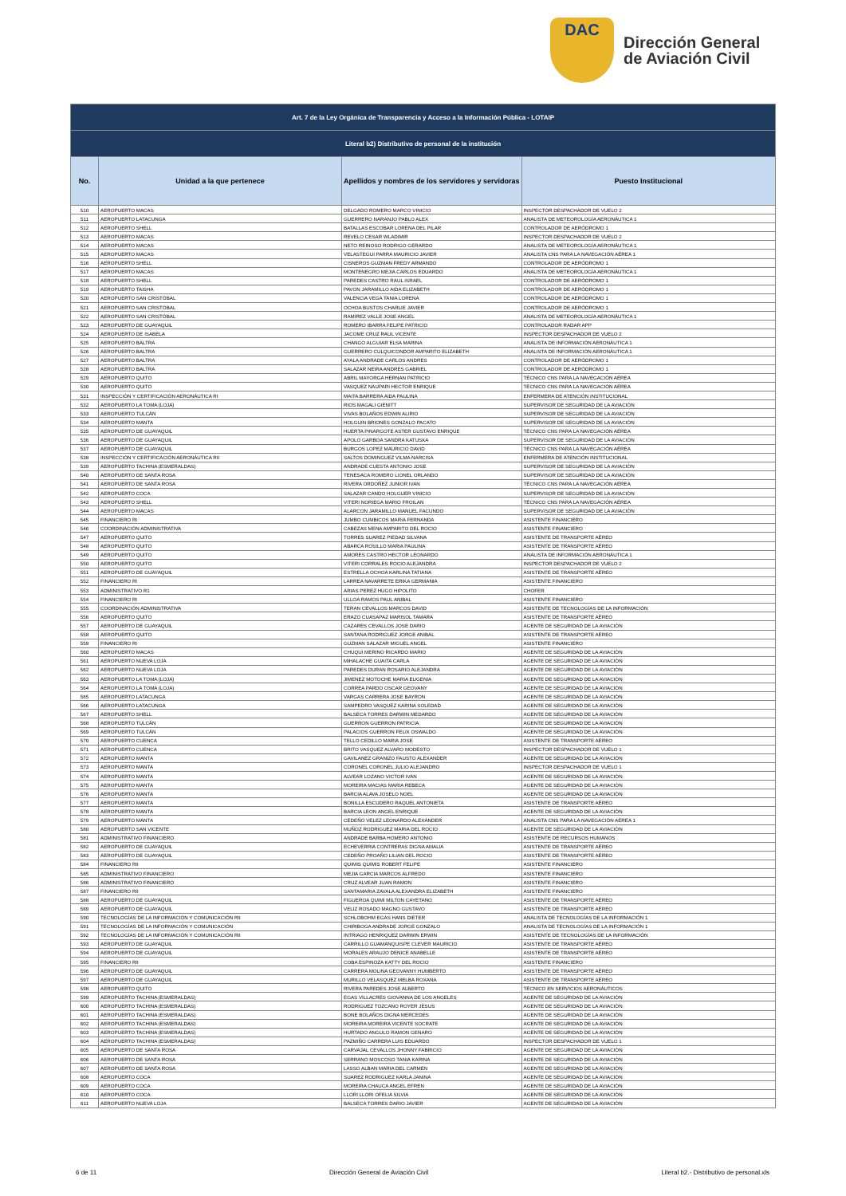DAC
Dirección General
de Aviación Civil
| Art. 7 de la Ley Orgánica de Transparencia y Acceso a la Información Pública - LOTAIP | | | |
| Literal b2) Distributivo de personal de la institución | | | |
| No. | Unidad a la que pertenece | Apellidos y nombres de los servidores y servidoras | Puesto Institucional |
| 510 | AEROPUERTO MACAS | DELGADO ROMERO MARCO VINICIO | INSPECTOR DESPACHADOR DE VUELO 2 |
| 511 | AEROPUERTO LATACUNGA | GUERRERO NARANJO PABLO ALEX | ANALISTA DE METEOROLOGÍA AERONÁUTICA 1 |
| 512 | AEROPUERTO SHELL | BATALLAS ESCOBAR LORENA DEL PILAR | CONTROLADOR DE AERÓDROMO 1 |
| 513 | AEROPUERTO MACAS | REVELO CESAR WLADIMIR | INSPECTOR DESPACHADOR DE VUELO 2 |
| 514 | AEROPUERTO MACAS | NETO REINOSO RODRIGO GERARDO | ANALISTA DE METEOROLOGÍA AERONÁUTICA 1 |
| 515 | AEROPUERTO MACAS | VELASTEGUI PARRA MAURICIO JAVIER | ANALISTA CNS PARA LA NAVEGACIÓN AÉREA 1 |
| 516 | AEROPUERTO SHELL | CISNEROS GUZMAN FREDY ARMANDO | CONTROLADOR DE AERÓDROMO 1 |
| 517 | AEROPUERTO MACAS | MONTENEGRO MEJIA CARLOS EDUARDO | ANALISTA DE METEOROLOGÍA AERONÁUTICA 1 |
| 518 | AEROPUERTO SHELL | PAREDES CASTRO RAUL ISRAEL | CONTROLADOR DE AERÓDROMO 1 |
| 519 | AEROPUERTO TAISHA | PAVON JARAMILLO AIDA ELIZABETH | CONTROLADOR DE AERÓDROMO 1 |
| 520 | AEROPUERTO SAN CRISTÓBAL | VALENCIA VEGA TANIA LORENA | CONTROLADOR DE AERÓDROMO 1 |
| 521 | AEROPUERTO SAN CRISTÓBAL | OCHOA BUSTOS CHARLIE JAVIER | CONTROLADOR DE AERÓDROMO 1 |
| 522 | AEROPUERTO SAN CRISTÓBAL | RAMIREZ VALLE JOSE ANGEL | ANALISTA DE METEOROLOGÍA AERONÁUTICA 1 |
| 523 | AEROPUERTO DE GUAYAQUIL | ROMERO IBARRA FELIPE PATRICIO | CONTROLADOR RADAR APP |
| 524 | AEROPUERTO DE ISABELA | JACOME CRUZ RAUL VICENTE | INSPECTOR DESPACHADOR DE VUELO 2 |
| 525 | AEROPUERTO BALTRA | CHANGO ALGUIAR ELSA MARINA | ANALISTA DE INFORMACIÓN AERONÁUTICA 1 |
| 526 | AEROPUERTO BALTRA | GUERRERO CULQUICONDOR AMPARITO ELIZABETH | ANALISTA DE INFORMACIÓN AERONÁUTICA 1 |
| 527 | AEROPUERTO BALTRA | AYALA ANDRADE CARLOS ANDRES | CONTROLADOR DE AERÓDROMO 1 |
| 528 | AEROPUERTO BALTRA | SALAZAR NEIRA ANDRES GABRIEL | CONTROLADOR DE AERÓDROMO 1 |
| 529 | AEROPUERTO QUITO | ABRIL MAYORGA HERNAN PATRICIO | TÉCNICO CNS PARA LA NAVEGACIÓN AÉREA |
| 530 | AEROPUERTO QUITO | VASQUEZ NAUPARI HECTOR ENRIQUE | TÉCNICO CNS PARA LA NAVEGACIÓN AÉREA |
| 531 | INSPECCIÓN Y CERTIFICACIÓN AERONÁUTICA RI | MAITA BARRERA AIDA PAULINA | ENFERMERA DE ATENCIÓN INSTITUCIONAL |
| 532 | AEROPUERTO LA TOMA (LOJA) | RIOS MAGALI GIENITT | SUPERVISOR DE SEGURIDAD DE LA AVIACIÓN |
| 533 | AEROPUERTO TULCÁN | VIVAS BOLAÑOS EDWIN ALIRIO | SUPERVISOR DE SEGURIDAD DE LA AVIACIÓN |
| 534 | AEROPUERTO MANTA | HOLGUIN BRIONES GONZALO PACATO | SUPERVISOR DE SEGURIDAD DE LA AVIACIÓN |
| 535 | AEROPUERTO DE GUAYAQUIL | HUERTA PINARGOTE ASTER GUSTAVO ENRIQUE | TÉCNICO CNS PARA LA NAVEGACIÓN AÉREA |
| 536 | AEROPUERTO DE GUAYAQUIL | APOLO GARBOA SANDRA KATUSKA | SUPERVISOR DE SEGURIDAD DE LA AVIACIÓN |
| 537 | AEROPUERTO DE GUAYAQUIL | BURGOS LOPEZ MAURICIO DAVID | TÉCNICO CNS PARA LA NAVEGACIÓN AÉREA |
| 538 | INSPECCIÓN Y CERTIFICACIÓN AERONÁUTICA RII | SALTOS DOMINGUEZ VILMA NARCISA | ENFERMERA DE ATENCIÓN INSTITUCIONAL |
| 539 | AEROPUERTO TACHINA (ESMERALDAS) | ANDRADE CUESTA ANTONIO JOSE | SUPERVISOR DE SEGURIDAD DE LA AVIACIÓN |
| 540 | AEROPUERTO DE SANTA ROSA | TENESACA ROMERO LIONEL ORLANDO | SUPERVISOR DE SEGURIDAD DE LA AVIACIÓN |
| 541 | AEROPUERTO DE SANTA ROSA | RIVERA ORDOÑEZ JUNIOR IVAN | TÉCNICO CNS PARA LA NAVEGACIÓN AÉREA |
| 542 | AEROPUERTO COCA | SALAZAR CANDO HOLGUER VINICIO | SUPERVISOR DE SEGURIDAD DE LA AVIACIÓN |
| 543 | AEROPUERTO SHELL | VITERI NORIEGA MARIO FROILAN | TÉCNICO CNS PARA LA NAVEGACIÓN AÉREA |
| 544 | AEROPUERTO MACAS | ALARCON JARAMILLO MANUEL FACUNDO | SUPERVISOR DE SEGURIDAD DE LA AVIACIÓN |
| 545 | FINANCIERO RI | JUMBO CUMBICOS MARIA FERNANDA | ASISTENTE FINANCIERO |
| 546 | COORDINACIÓN ADMINISTRATIVA | CABEZAS MENA AMPARITO DEL ROCIO | ASISTENTE FINANCIERO |
| 547 | AEROPUERTO QUITO | TORRES SUAREZ PIEDAD SILVANA | ASISTENTE DE TRANSPORTE AÉREO |
| 548 | AEROPUERTO QUITO | ABARCA ROSILLO MARIA PAULINA | ASISTENTE DE TRANSPORTE AÉREO |
| 549 | AEROPUERTO QUITO | AMORES CASTRO HECTOR LEONARDO | ANALISTA DE INFORMACIÓN AERONÁUTICA 1 |
| 550 | AEROPUERTO QUITO | VITERI CORRALES ROCIO ALEJANDRA | INSPECTOR DESPACHADOR DE VUELO 2 |
| 551 | AEROPUERTO DE GUAYAQUIL | ESTRELLA OCHOA KARLINA TATIANA | ASISTENTE DE TRANSPORTE AÉREO |
| 552 | FINANCIERO RI | LARREA NAVARRETE ERIKA GERMANIA | ASISTENTE FINANCIERO |
| 553 | ADMINISTRATIVO R1 | ARIAS PEREZ HUGO HIPOLITO | CHOFER |
| 554 | FINANCIERO RI | ULLOA RAMOS PAUL ANIBAL | ASISTENTE FINANCIERO |
| 555 | COORDINACIÓN ADMINISTRATIVA | TERAN CEVALLOS MARCOS DAVID | ASISTENTE DE TECNOLOGÍAS DE LA INFORMACIÓN |
| 556 | AEROPUERTO QUITO | ERAZO CUASAPAZ MARISOL TAMARA | ASISTENTE DE TRANSPORTE AÉREO |
| 557 | AEROPUERTO DE GUAYAQUIL | CAZARES CEVALLOS JOSE DARIO | AGENTE DE SEGURIDAD DE LA AVIACIÓN |
| 558 | AEROPUERTO QUITO | SANTANA RODRIGUEZ JORGE ANIBAL | ASISTENTE DE TRANSPORTE AÉREO |
| 559 | FINANCIERO RI | GUZMAN SALAZAR MIGUEL ANGEL | ASISTENTE FINANCIERO |
| 560 | AEROPUERTO MACAS | CHUQUI MERINO RICARDO MARIO | AGENTE DE SEGURIDAD DE LA AVIACIÓN |
| 561 | AEROPUERTO NUEVA LOJA | MIHALACHE GUAITA CARLA | AGENTE DE SEGURIDAD DE LA AVIACIÓN |
| 562 | AEROPUERTO NUEVA LOJA | PAREDES DURAN ROSARIO ALEJANDRA | AGENTE DE SEGURIDAD DE LA AVIACIÓN |
| 563 | AEROPUERTO LA TOMA (LOJA) | JIMENEZ MOTOCHE MARIA EUGENIA | AGENTE DE SEGURIDAD DE LA AVIACIÓN |
| 564 | AEROPUERTO LA TOMA (LOJA) | CORREA PARDO OSCAR GEOVANY | AGENTE DE SEGURIDAD DE LA AVIACIÓN |
| 565 | AEROPUERTO LATACUNGA | VARGAS CARRERA JOSE BAYRON | AGENTE DE SEGURIDAD DE LA AVIACIÓN |
| 566 | AEROPUERTO LATACUNGA | SAMPEDRO VASQUEZ KARINA SOLEDAD | AGENTE DE SEGURIDAD DE LA AVIACIÓN |
| 567 | AEROPUERTO SHELL | BALSECA TORRES DARWIN MEDARDO | AGENTE DE SEGURIDAD DE LA AVIACIÓN |
| 568 | AEROPUERTO TULCÁN | GUERRON GUERRON PATRICIA | AGENTE DE SEGURIDAD DE LA AVIACIÓN |
| 569 | AEROPUERTO TULCÁN | PALACIOS GUERRON FELIX OSWALDO | AGENTE DE SEGURIDAD DE LA AVIACIÓN |
| 570 | AEROPUERTO CUENCA | TELLO CEDILLO MARIA JOSE | ASISTENTE DE TRANSPORTE AÉREO |
| 571 | AEROPUERTO CUENCA | BRITO VASQUEZ ALVARO MODESTO | INSPECTOR DESPACHADOR DE VUELO 1 |
| 572 | AEROPUERTO MANTA | GAVILANEZ GRANIZO FAUSTO ALEXANDER | AGENTE DE SEGURIDAD DE LA AVIACIÓN |
| 573 | AEROPUERTO MANTA | CORONEL CORONEL JULIO ALEJANDRO | INSPECTOR DESPACHADOR DE VUELO 1 |
| 574 | AEROPUERTO MANTA | ALVEAR LOZANO VICTOR IVAN | AGENTE DE SEGURIDAD DE LA AVIACIÓN |
| 575 | AEROPUERTO MANTA | MOREIRA MACIAS MARIA REBECA | AGENTE DE SEGURIDAD DE LA AVIACIÓN |
| 576 | AEROPUERTO MANTA | BARCIA ALAVA JOSELO NOEL | AGENTE DE SEGURIDAD DE LA AVIACIÓN |
| 577 | AEROPUERTO MANTA | BONILLA ESCUDERO RAQUEL ANTONIETA | ASISTENTE DE TRANSPORTE AÉREO |
| 578 | AEROPUERTO MANTA | BARCIA LEON ANGEL ENRIQUE | AGENTE DE SEGURIDAD DE LA AVIACIÓN |
| 579 | AEROPUERTO MANTA | CEDEÑO VELEZ LEONARDO ALEXANDER | ANALISTA CNS PARA LA NAVEGACIÓN AÉREA 1 |
| 580 | AEROPUERTO SAN VICENTE | MUÑOZ RODRIGUEZ MARIA DEL ROCIO | AGENTE DE SEGURIDAD DE LA AVIACIÓN |
| 581 | ADMINISTRATIVO FINANCIERO | ANDRADE BARBA HOMERO ANTONIO | ASISTENTE DE RECURSOS HUMANOS |
| 582 | AEROPUERTO DE GUAYAQUIL | ECHEVERRIA CONTRERAS DIGNA AMALIA | ASISTENTE DE TRANSPORTE AÉREO |
| 583 | AEROPUERTO DE GUAYAQUIL | CEDEÑO PROAÑO LILIAN DEL ROCIO | ASISTENTE DE TRANSPORTE AÉREO |
| 584 | FINANCIERO RII | QUIMIS QUIMIS ROBERT FELIPE | ASISTENTE FINANCIERO |
| 585 | ADMINISTRATIVO FINANCIERO | MEJIA GARCIA MARCOS ALFREDO | ASISTENTE FINANCIERO |
| 586 | ADMINISTRATIVO FINANCIERO | CRUZ ALVEAR JUAN RAMON | ASISTENTE FINANCIERO |
| 587 | FINANCIERO RII | SANTAMARIA ZAVALA ALEXANDRA ELIZABETH | ASISTENTE FINANCIERO |
| 588 | AEROPUERTO DE GUAYAQUIL | FIGUEROA QUIMI MILTON CAYETANO | ASISTENTE DE TRANSPORTE AÉREO |
| 589 | AEROPUERTO DE GUAYAQUIL | VELIZ ROSADO MAGNO GUSTAVO | ASISTENTE DE TRANSPORTE AÉREO |
| 590 | TECNOLOGÍAS DE LA INFORMACIÓN Y COMUNICACIÓN RII | SCHLOBOHM EGAS HANS DIETER | ANALISTA DE TECNOLOGÍAS DE LA INFORMACIÓN 1 |
| 591 | TECNOLOGÍAS DE LA INFORMACIÓN Y COMUNICACIÓN | CHIRIBOGA ANDRADE JORGE GONZALO | ANALISTA DE TECNOLOGÍAS DE LA INFORMACIÓN 1 |
| 592 | TECNOLOGÍAS DE LA INFORMACIÓN Y COMUNICACIÓN RII | INTRIAGO HENRIQUEZ DARWIN ERWIN | ASISTENTE DE TECNOLOGÍAS DE LA INFORMACIÓN |
| 593 | AEROPUERTO DE GUAYAQUIL | CARRILLO GUAMANQUISPE CLEVER MAURICIO | ASISTENTE DE TRANSPORTE AÉREO |
| 594 | AEROPUERTO DE GUAYAQUIL | MORALES ARAUJO DENICE ANABELLE | ASISTENTE DE TRANSPORTE AÉREO |
| 595 | FINANCIERO RII | COBA ESPINOZA KATTY DEL ROCIO | ASISTENTE FINANCIERO |
| 596 | AEROPUERTO DE GUAYAQUIL | CARRERA MOLINA GEOVANNY HUMBERTO | ASISTENTE DE TRANSPORTE AÉREO |
| 597 | AEROPUERTO DE GUAYAQUIL | MURILLO VELASQUEZ MELBA ROXANA | ASISTENTE DE TRANSPORTE AÉREO |
| 598 | AEROPUERTO QUITO | RIVERA PAREDES JOSE ALBERTO | TÉCNICO EN SERVICIOS AERONÁUTICOS |
| 599 | AEROPUERTO TACHINA (ESMERALDAS) | EGAS VILLACRES GIOVANNA DE LOS ANGELES | AGENTE DE SEGURIDAD DE LA AVIACIÓN |
| 600 | AEROPUERTO TACHINA (ESMERALDAS) | RODRIGUEZ TOZCANO ROYER JESUS | AGENTE DE SEGURIDAD DE LA AVIACIÓN |
| 601 | AEROPUERTO TACHINA (ESMERALDAS) | BONE BOLAÑOS DIGNA MERCEDES | AGENTE DE SEGURIDAD DE LA AVIACIÓN |
| 602 | AEROPUERTO TACHINA (ESMERALDAS) | MOREIRA MOREIRA VICENTE SOCRATE | AGENTE DE SEGURIDAD DE LA AVIACIÓN |
| 603 | AEROPUERTO TACHINA (ESMERALDAS) | HURTADO ANGULO RAMON GENARO | AGENTE DE SEGURIDAD DE LA AVIACIÓN |
| 604 | AEROPUERTO TACHINA (ESMERALDAS) | PAZMIÑO CARRERA LUIS EDUARDO | INSPECTOR DESPACHADOR DE VUELO 1 |
| 605 | AEROPUERTO DE SANTA ROSA | CARVAJAL CEVALLOS JHONNY FABRICIO | AGENTE DE SEGURIDAD DE LA AVIACIÓN |
| 606 | AEROPUERTO DE SANTA ROSA | SERRANO MOSCOSO TANIA KARINA | AGENTE DE SEGURIDAD DE LA AVIACIÓN |
| 607 | AEROPUERTO DE SANTA ROSA | LASSO ALBAN MARIA DEL CARMEN | AGENTE DE SEGURIDAD DE LA AVIACIÓN |
| 608 | AEROPUERTO COCA | SUAREZ RODRIGUEZ KARLA JANINA | AGENTE DE SEGURIDAD DE LA AVIACIÓN |
| 609 | AEROPUERTO COCA | MOREIRA CHAUCA ANGEL EFREN | AGENTE DE SEGURIDAD DE LA AVIACIÓN |
| 610 | AEROPUERTO COCA | LLORI LLORI OFELIA SILVIA | AGENTE DE SEGURIDAD DE LA AVIACIÓN |
| 611 | AEROPUERTO NUEVA LOJA | BALSECA TORRES DARIO JAVIER | AGENTE DE SEGURIDAD DE LA AVIACIÓN |
6 de 11 Dirección General de Aviación Civil Literal b2.- Distributivo de personal.xls